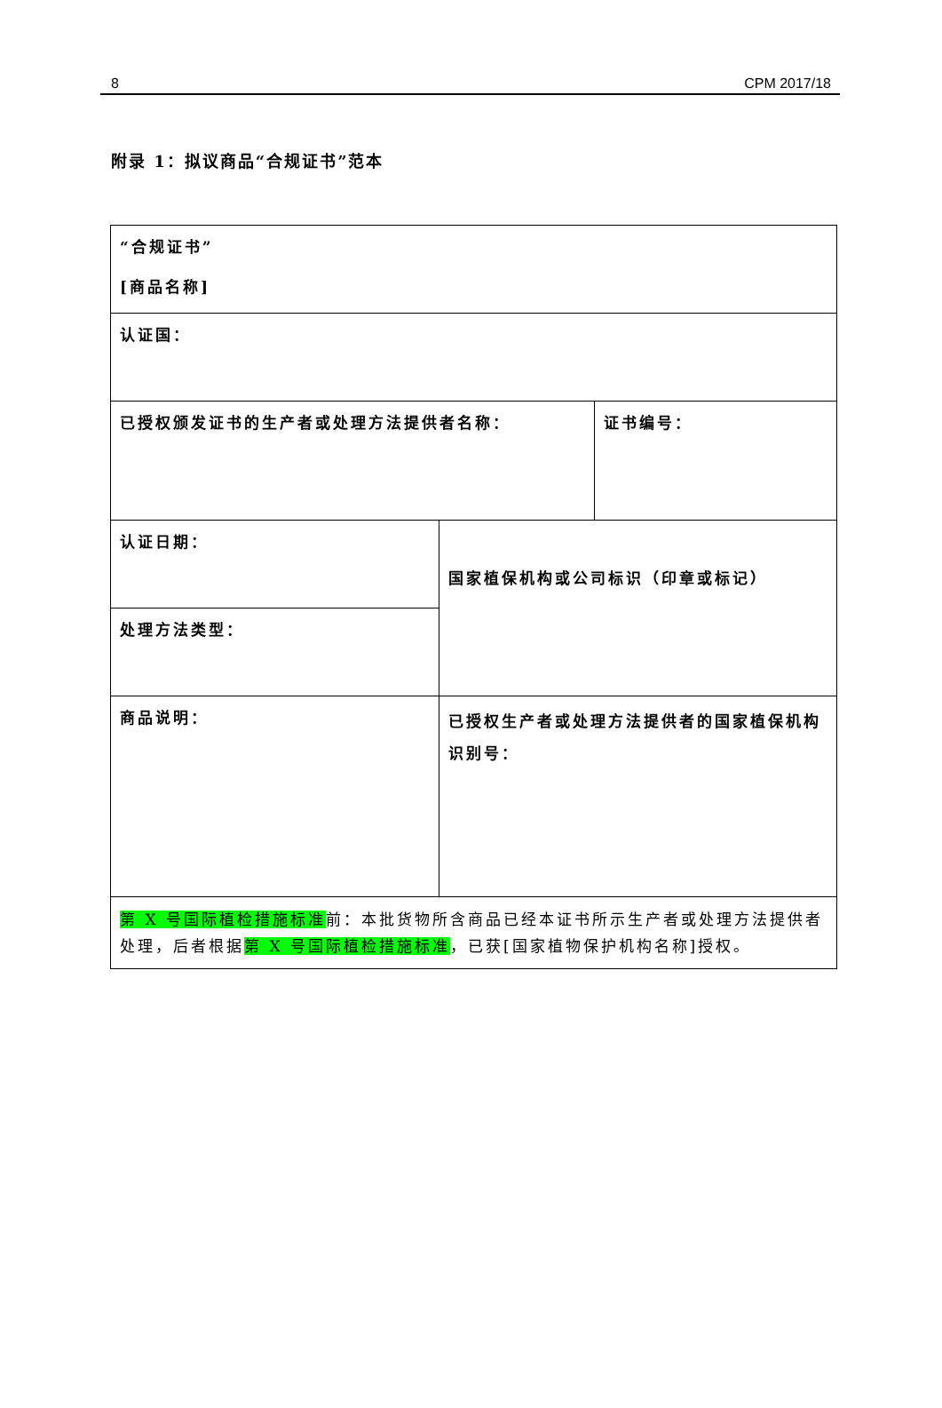8 CPM 2017/18
附录 1：拟议商品“合规证书”范本
| “合规证书” [商品名称] | | |
| 认证国： | | |
| 已授权颁发证书的生产者或处理方法提供者名称： | | 证书编号： |
| 认证日期： | 国家植保机构或公司标识（印章或标记） | |
| 处理方法类型： | | |
| 商品说明： | 已授权生产者或处理方法提供者的国家植保机构识别号： | |
| 第 X 号国际植检措施标准 前：本批货物所含商品已经本证书所示生产者或处理方法提供者处理，后者根据 第 X 号国际植检措施标准 ，已获[国家植物保护机构名称]授权。 | | |